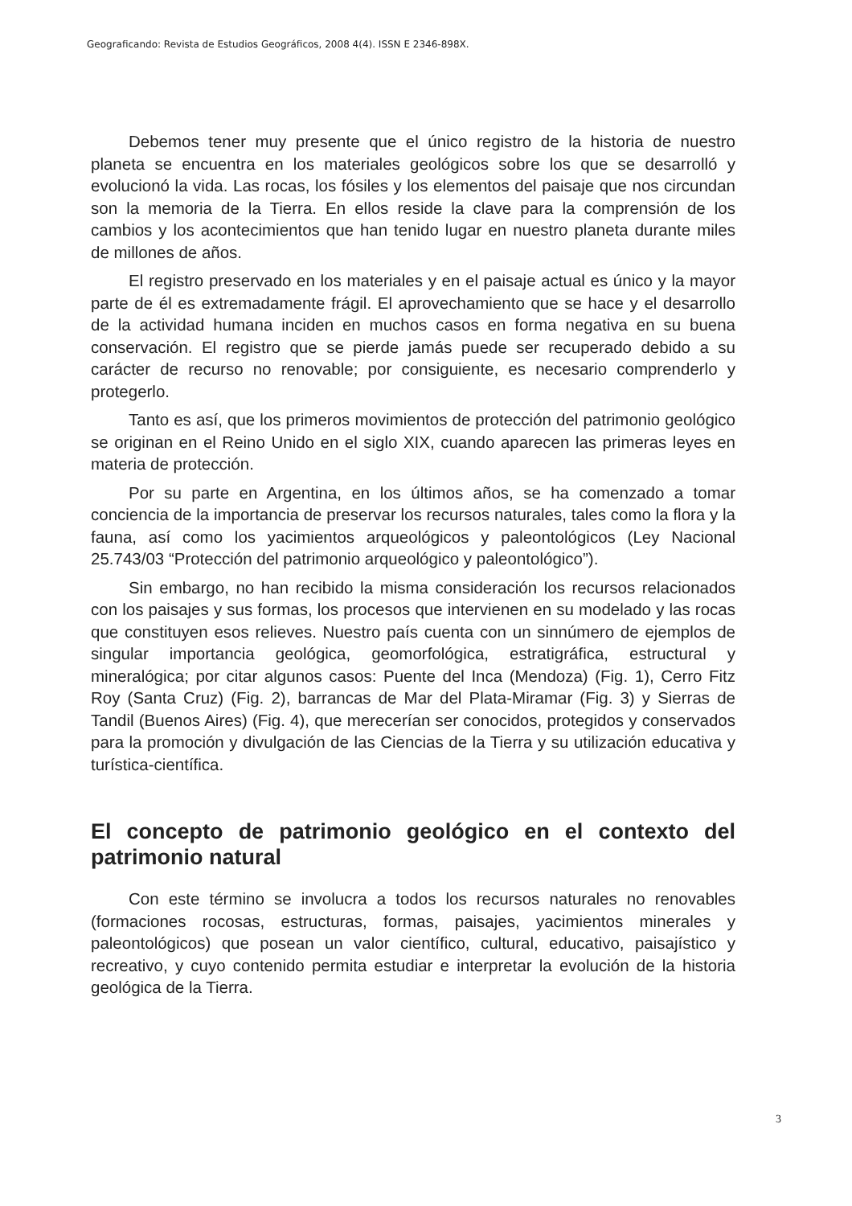Geograficando: Revista de Estudios Geográficos, 2008 4(4). ISSN E 2346-898X.
Debemos tener muy presente que el único registro de la historia de nuestro planeta se encuentra en los materiales geológicos sobre los que se desarrolló y evolucionó la vida. Las rocas, los fósiles y los elementos del paisaje que nos circundan son la memoria de la Tierra. En ellos reside la clave para la comprensión de los cambios y los acontecimientos que han tenido lugar en nuestro planeta durante miles de millones de años.
El registro preservado en los materiales y en el paisaje actual es único y la mayor parte de él es extremadamente frágil. El aprovechamiento que se hace y el desarrollo de la actividad humana inciden en muchos casos en forma negativa en su buena conservación. El registro que se pierde jamás puede ser recuperado debido a su carácter de recurso no renovable; por consiguiente, es necesario comprenderlo y protegerlo.
Tanto es así, que los primeros movimientos de protección del patrimonio geológico se originan en el Reino Unido en el siglo XIX, cuando aparecen las primeras leyes en materia de protección.
Por su parte en Argentina, en los últimos años, se ha comenzado a tomar conciencia de la importancia de preservar los recursos naturales, tales como la flora y la fauna, así como los yacimientos arqueológicos y paleontológicos (Ley Nacional 25.743/03 “Protección del patrimonio arqueológico y paleontológico”).
Sin embargo, no han recibido la misma consideración los recursos relacionados con los paisajes y sus formas, los procesos que intervienen en su modelado y las rocas que constituyen esos relieves. Nuestro país cuenta con un sinnúmero de ejemplos de singular importancia geológica, geomorfológica, estratigráfica, estructural y mineralógica; por citar algunos casos: Puente del Inca (Mendoza) (Fig. 1), Cerro Fitz Roy (Santa Cruz) (Fig. 2), barrancas de Mar del Plata-Miramar (Fig. 3) y Sierras de Tandil (Buenos Aires) (Fig. 4), que merecerían ser conocidos, protegidos y conservados para la promoción y divulgación de las Ciencias de la Tierra y su utilización educativa y turística-científica.
El concepto de patrimonio geológico en el contexto del patrimonio natural
Con este término se involucra a todos los recursos naturales no renovables (formaciones rocosas, estructuras, formas, paisajes, yacimientos minerales y paleontológicos) que posean un valor científico, cultural, educativo, paisajístico y recreativo, y cuyo contenido permita estudiar e interpretar la evolución de la historia geológica de la Tierra.
3